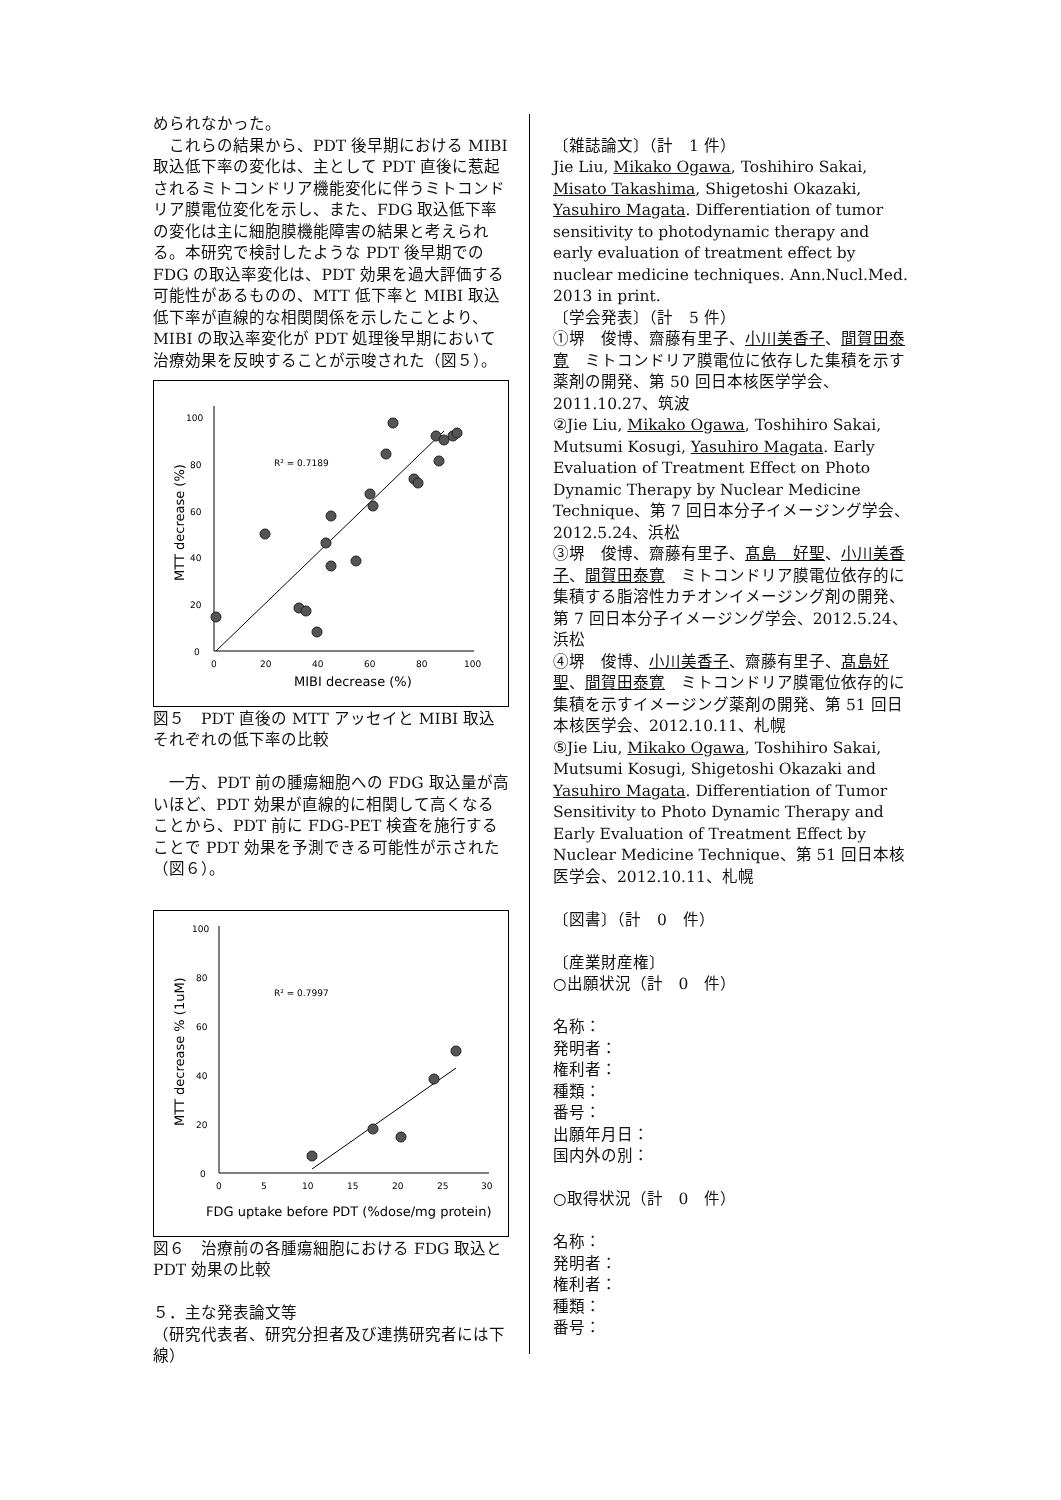められなかった。
　これらの結果から、PDT 後早期における MIBI 取込低下率の変化は、主として PDT 直後に惹起されるミトコンドリア機能変化に伴うミトコンドリア膜電位変化を示し、また、FDG 取込低下率の変化は主に細胞膜機能障害の結果と考えられる。本研究で検討したような PDT 後早期での FDG の取込率変化は、PDT 効果を過大評価する可能性があるものの、MTT 低下率と MIBI 取込低下率が直線的な相関関係を示したことより、MIBI の取込率変化が PDT 処理後早期において治療効果を反映することが示唆された（図５）。
0
20
40
60
80
100
0
20
40
60
80
100
MIBI decrease (%)
MTT decrease (%)
R² = 0.7189
図５　PDT 直後の MTT アッセイと MIBI 取込それぞれの低下率の比較
　一方、PDT 前の腫瘍細胞への FDG 取込量が高いほど、PDT 効果が直線的に相関して高くなることから、PDT 前に FDG-PET 検査を施行することで PDT 効果を予測できる可能性が示された（図６）。
0
20
40
60
80
100
0
5
10
15
20
25
30
FDG uptake before PDT (%dose/mg protein)
MTT decrease % (1uM)
R² = 0.7997
図６　治療前の各腫瘍細胞における FDG 取込と PDT 効果の比較
５．主な発表論文等
（研究代表者、研究分担者及び連携研究者には下線）
〔雑誌論文〕（計　1 件）
Jie Liu, Mikako Ogawa, Toshihiro Sakai, Misato Takashima, Shigetoshi Okazaki, Yasuhiro Magata. Differentiation of tumor sensitivity to photodynamic therapy and early evaluation of treatment effect by nuclear medicine techniques. Ann.Nucl.Med. 2013 in print.
〔学会発表〕（計　5 件）
①堺　俊博、齋藤有里子、小川美香子、間賀田泰寛　ミトコンドリア膜電位に依存した集積を示す薬剤の開発、第 50 回日本核医学学会、2011.10.27、筑波
②Jie Liu, Mikako Ogawa, Toshihiro Sakai, Mutsumi Kosugi, Yasuhiro Magata. Early Evaluation of Treatment Effect on Photo Dynamic Therapy by Nuclear Medicine Technique、第 7 回日本分子イメージング学会、2012.5.24、浜松
③堺　俊博、齋藤有里子、髙島　好聖、小川美香子、間賀田泰寛　ミトコンドリア膜電位依存的に集積する脂溶性カチオンイメージング剤の開発、第 7 回日本分子イメージング学会、2012.5.24、浜松
④堺　俊博、小川美香子、齋藤有里子、髙島好聖、間賀田泰寛　ミトコンドリア膜電位依存的に集積を示すイメージング薬剤の開発、第 51 回日本核医学会、2012.10.11、札幌
⑤Jie Liu, Mikako Ogawa, Toshihiro Sakai, Mutsumi Kosugi, Shigetoshi Okazaki and Yasuhiro Magata. Differentiation of Tumor Sensitivity to Photo Dynamic Therapy and Early Evaluation of Treatment Effect by Nuclear Medicine Technique、第 51 回日本核医学会、2012.10.11、札幌
〔図書〕（計　0　件）
〔産業財産権〕
○出願状況（計　0　件）
名称：
発明者：
権利者：
種類：
番号：
出願年月日：
国内外の別：
○取得状況（計　0　件）
名称：
発明者：
権利者：
種類：
番号：